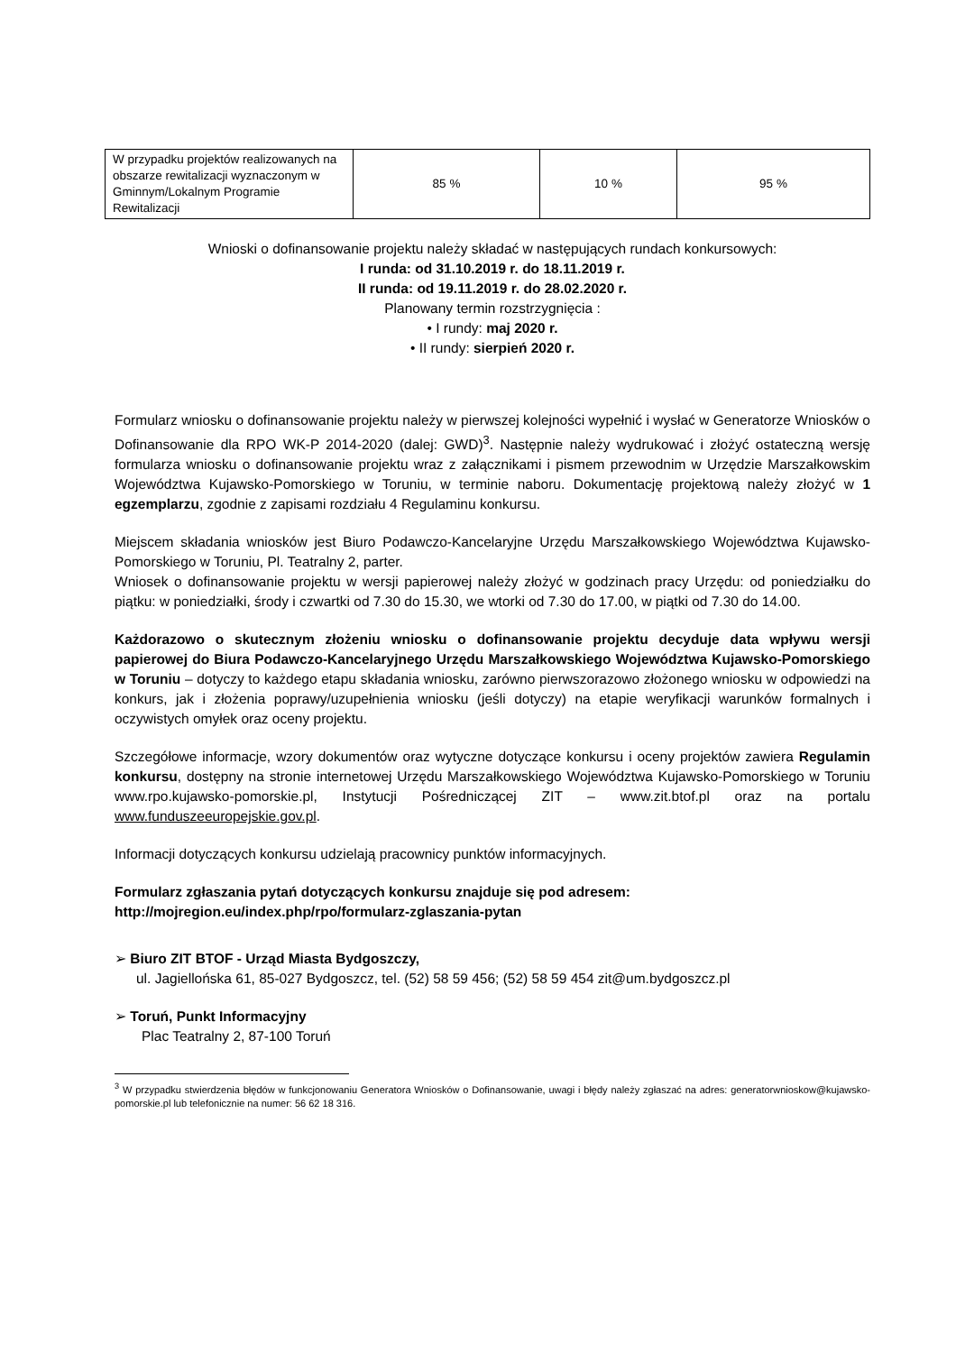| W przypadku projektów realizowanych na obszarze rewitalizacji wyznaczonym w Gminnym/Lokalnym Programie Rewitalizacji | 85 % | 10 % | 95 % |
Wnioski o dofinansowanie projektu należy składać w następujących rundach konkursowych:
I runda: od 31.10.2019 r. do 18.11.2019 r.
II runda: od 19.11.2019 r. do 28.02.2020 r.
Planowany termin rozstrzygnięcia :
• I rundy: maj 2020 r.
• II rundy: sierpień 2020 r.
Formularz wniosku o dofinansowanie projektu należy w pierwszej kolejności wypełnić i wysłać w Generatorze Wniosków o Dofinansowanie dla RPO WK-P 2014-2020 (dalej: GWD)<sup>3</sup>. Następnie należy wydrukować i złożyć ostateczną wersję formularza wniosku o dofinansowanie projektu wraz z załącznikami i pismem przewodnim w Urzędzie Marszałkowskim Województwa Kujawsko-Pomorskiego w Toruniu, w terminie naboru. Dokumentację projektową należy złożyć w 1 egzemplarzu, zgodnie z zapisami rozdziału 4 Regulaminu konkursu.
Miejscem składania wniosków jest Biuro Podawczo-Kancelaryjne Urzędu Marszałkowskiego Województwa Kujawsko-Pomorskiego w Toruniu, Pl. Teatralny 2, parter.
Wniosek o dofinansowanie projektu w wersji papierowej należy złożyć w godzinach pracy Urzędu: od poniedziałku do piątku: w poniedziałki, środy i czwartki od 7.30 do 15.30, we wtorki od 7.30 do 17.00, w piątki od 7.30 do 14.00.
Każdorazowo o skutecznym złożeniu wniosku o dofinansowanie projektu decyduje data wpływu wersji papierowej do Biura Podawczo-Kancelaryjnego Urzędu Marszałkowskiego Województwa Kujawsko-Pomorskiego w Toruniu – dotyczy to każdego etapu składania wniosku, zarówno pierwszorazowo złożonego wniosku w odpowiedzi na konkurs, jak i złożenia poprawy/uzupełnienia wniosku (jeśli dotyczy) na etapie weryfikacji warunków formalnych i oczywistych omyłek oraz oceny projektu.
Szczegółowe informacje, wzory dokumentów oraz wytyczne dotyczące konkursu i oceny projektów zawiera Regulamin konkursu, dostępny na stronie internetowej Urzędu Marszałkowskiego Województwa Kujawsko-Pomorskiego w Toruniu www.rpo.kujawsko-pomorskie.pl, Instytucji Pośredniczącej ZIT – www.zit.btof.pl oraz na portalu www.funduszeeuropejskie.gov.pl.
Informacji dotyczących konkursu udzielają pracownicy punktów informacyjnych.
Formularz zgłaszania pytań dotyczących konkursu znajduje się pod adresem:
http://mojregion.eu/index.php/rpo/formularz-zglaszania-pytan
➢ Biuro ZIT BTOF - Urząd Miasta Bydgoszczy,
ul. Jagiellońska 61, 85-027 Bydgoszcz, tel. (52) 58 59 456; (52) 58 59 454 zit@um.bydgoszcz.pl
➢ Toruń, Punkt Informacyjny
Plac Teatralny 2, 87-100 Toruń
<sup>3</sup> W przypadku stwierdzenia błędów w funkcjonowaniu Generatora Wniosków o Dofinansowanie, uwagi i błędy należy zgłaszać na adres: generatorwnioskow@kujawsko-pomorskie.pl lub telefonicznie na numer: 56 62 18 316.